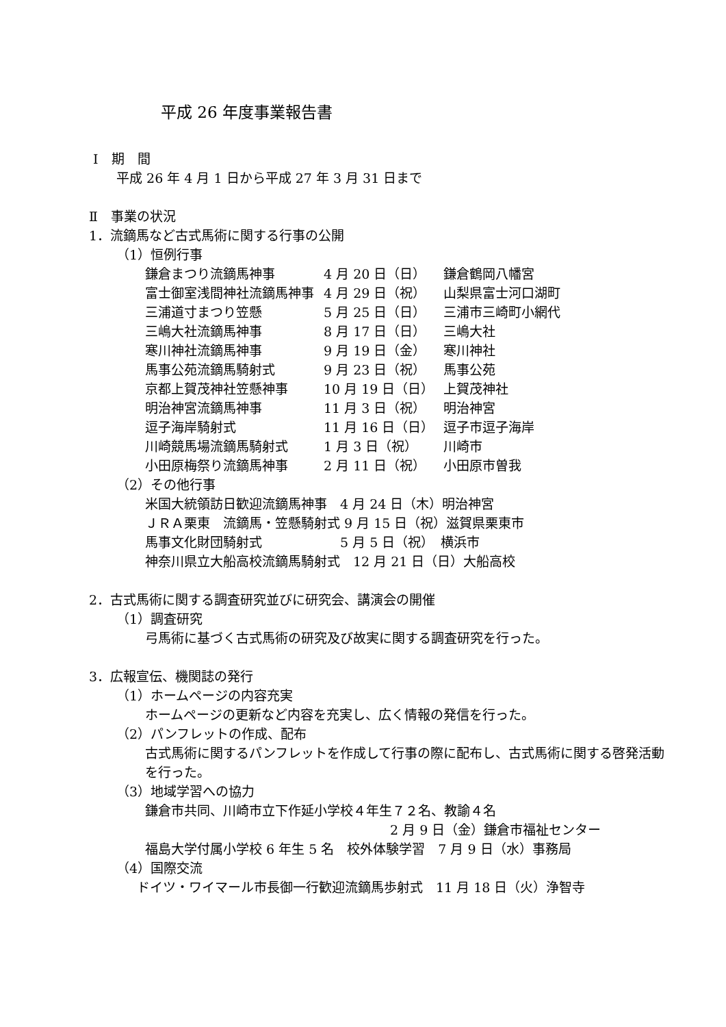平成 26 年度事業報告書
Ⅰ　期　間
平成 26 年 4 月 1 日から平成 27 年 3 月 31 日まで
Ⅱ　事業の状況
1．流鏑馬など古式馬術に関する行事の公開
（1）恒例行事
| 鎌倉まつり流鏑馬神事 | 4 月 20 日（日） | 鎌倉鶴岡八幡宮 |
| 富士御室浅間神社流鏑馬神事 | 4 月 29 日（祝） | 山梨県富士河口湖町 |
| 三浦道寸まつり笠懸 | 5 月 25 日（日） | 三浦市三崎町小網代 |
| 三嶋大社流鏑馬神事 | 8 月 17 日（日） | 三嶋大社 |
| 寒川神社流鏑馬神事 | 9 月 19 日（金） | 寒川神社 |
| 馬事公苑流鏑馬騎射式 | 9 月 23 日（祝） | 馬事公苑 |
| 京都上賀茂神社笠懸神事 | 10 月 19 日（日） | 上賀茂神社 |
| 明治神宮流鏑馬神事 | 11 月 3 日（祝） | 明治神宮 |
| 逗子海岸騎射式 | 11 月 16 日（日） | 逗子市逗子海岸 |
| 川崎競馬場流鏑馬騎射式 | 1 月 3 日（祝） | 川崎市 |
| 小田原梅祭り流鏑馬神事 | 2 月 11 日（祝） | 小田原市曽我 |
（2）その他行事
米国大統領訪日歓迎流鏑馬神事　4 月 24 日（木）明治神宮
ＪＲＡ栗東　流鏑馬・笠懸騎射式 9 月 15 日（祝）滋賀県栗東市
馬事文化財団騎射式　　　　　　5 月 5 日（祝）　横浜市
神奈川県立大船高校流鏑馬騎射式　12 月 21 日（日）大船高校
2．古式馬術に関する調査研究並びに研究会、講演会の開催
（1）調査研究
弓馬術に基づく古式馬術の研究及び故実に関する調査研究を行った。
3．広報宣伝、機関誌の発行
（1）ホームページの内容充実
ホームページの更新など内容を充実し、広く情報の発信を行った。
（2）パンフレットの作成、配布
古式馬術に関するパンフレットを作成して行事の際に配布し、古式馬術に関する啓発活動を行った。
（3）地域学習への協力
鎌倉市共同、川崎市立下作延小学校４年生７２名、教諭４名
2 月 9 日（金）鎌倉市福祉センター
福島大学付属小学校 6 年生 5 名　校外体験学習　7 月 9 日（水）事務局
（4）国際交流
ドイツ・ワイマール市長御一行歓迎流鏑馬歩射式　11 月 18 日（火）浄智寺